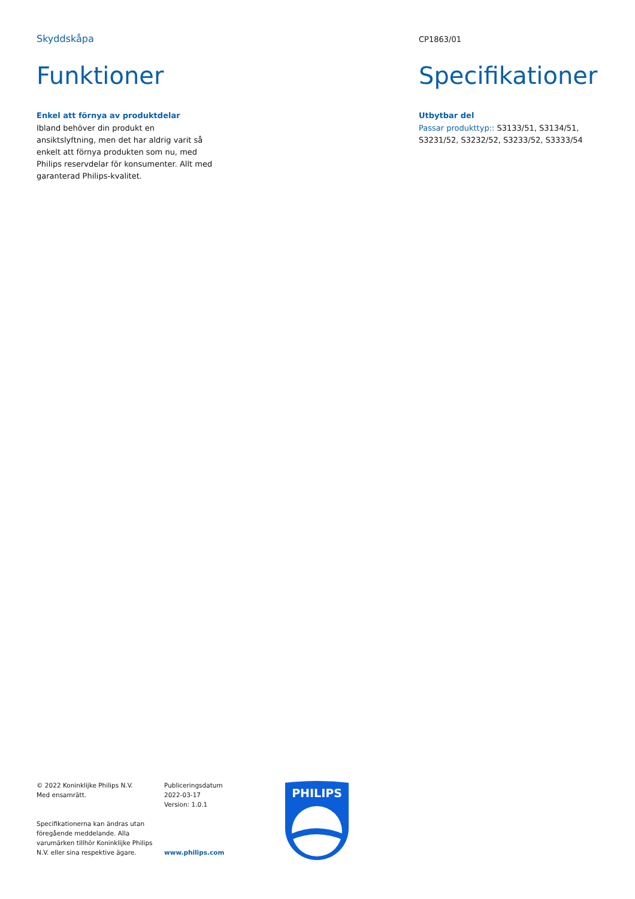Skyddskåpa
Funktioner
Enkel att förnya av produktdelar
Ibland behöver din produkt en ansiktslyftning, men det har aldrig varit så enkelt att förnya produkten som nu, med Philips reservdelar för konsumenter. Allt med garanterad Philips-kvalitet.
CP1863/01
Specifikationer
Utbytbar del
Passar produkttyp:: S3133/51, S3134/51, S3231/52, S3232/52, S3233/52, S3333/54
© 2022 Koninklijke Philips N.V.
Med ensamrätt.
Specifikationerna kan ändras utan föregående meddelande. Alla varumärken tillhör Koninklijke Philips N.V. eller sina respektive ägare.
Publiceringsdatum
2022-03-17
Version: 1.0.1
www.philips.com
PHILIPS